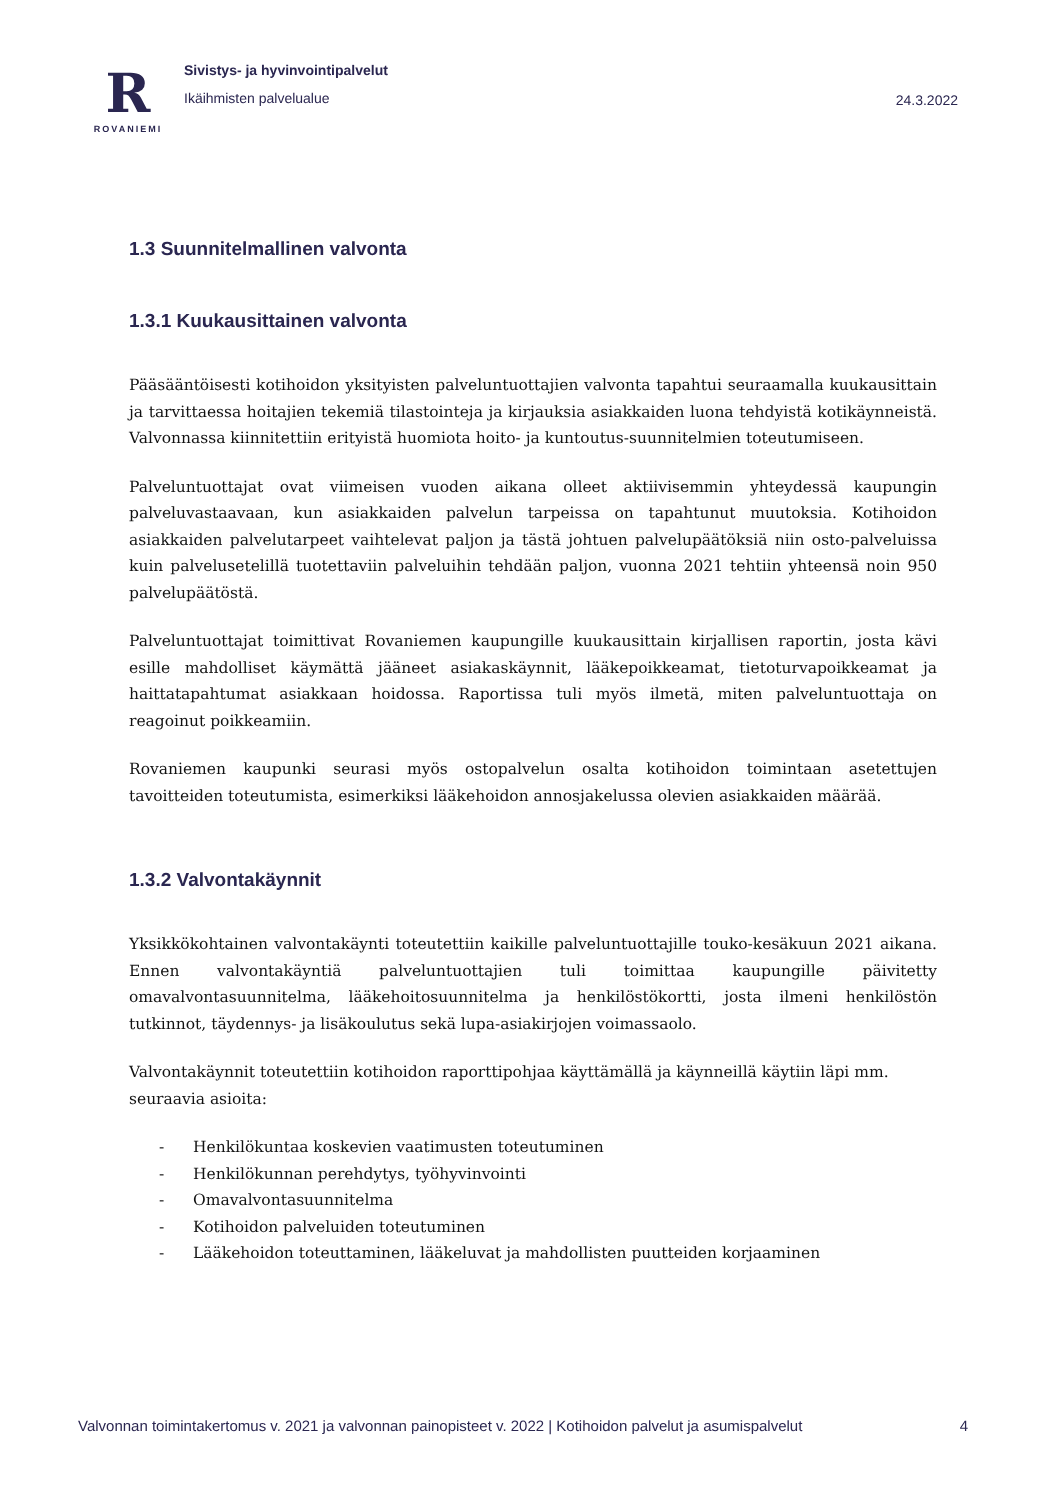R
ROVANIEMI
Sivistys- ja hyvinvointipalvelut
Ikäihmisten palvelualue
24.3.2022
1.3 Suunnitelmallinen valvonta
1.3.1 Kuukausittainen valvonta
Pääsääntöisesti kotihoidon yksityisten palveluntuottajien valvonta tapahtui seuraamalla kuukausittain ja tarvittaessa hoitajien tekemiä tilastointeja ja kirjauksia asiakkaiden luona tehdyistä kotikäynneistä. Valvonnassa kiinnitettiin erityistä huomiota hoito- ja kuntoutus-suunnitelmien toteutumiseen.
Palveluntuottajat ovat viimeisen vuoden aikana olleet aktiivisemmin yhteydessä kaupungin palveluvastaavaan, kun asiakkaiden palvelun tarpeissa on tapahtunut muutoksia. Kotihoidon asiakkaiden palvelutarpeet vaihtelevat paljon ja tästä johtuen palvelupäätöksiä niin osto-palveluissa kuin palvelusetelillä tuotettaviin palveluihin tehdään paljon, vuonna 2021 tehtiin yhteensä noin 950 palvelupäätöstä.
Palveluntuottajat toimittivat Rovaniemen kaupungille kuukausittain kirjallisen raportin, josta kävi esille mahdolliset käymättä jääneet asiakaskäynnit, lääkepoikkeamat, tietoturvapoikkeamat ja haittatapahtumat asiakkaan hoidossa. Raportissa tuli myös ilmetä, miten palveluntuottaja on reagoinut poikkeamiin.
Rovaniemen kaupunki seurasi myös ostopalvelun osalta kotihoidon toimintaan asetettujen tavoitteiden toteutumista, esimerkiksi lääkehoidon annosjakelussa olevien asiakkaiden määrää.
1.3.2 Valvontakäynnit
Yksikkökohtainen valvontakäynti toteutettiin kaikille palveluntuottajille touko-kesäkuun 2021 aikana. Ennen valvontakäyntiä palveluntuottajien tuli toimittaa kaupungille päivitetty omavalvontasuunnitelma, lääkehoitosuunnitelma ja henkilöstökortti, josta ilmeni henkilöstön tutkinnot, täydennys- ja lisäkoulutus sekä lupa-asiakirjojen voimassaolo.
Valvontakäynnit toteutettiin kotihoidon raporttipohjaa käyttämällä ja käynneillä käytiin läpi mm. seuraavia asioita:
- Henkilökuntaa koskevien vaatimusten toteutuminen
- Henkilökunnan perehdytys, työhyvinvointi
- Omavalvontasuunnitelma
- Kotihoidon palveluiden toteutuminen
- Lääkehoidon toteuttaminen, lääkeluvat ja mahdollisten puutteiden korjaaminen
Valvonnan toimintakertomus v. 2021 ja valvonnan painopisteet v. 2022 | Kotihoidon palvelut ja asumispalvelut 4